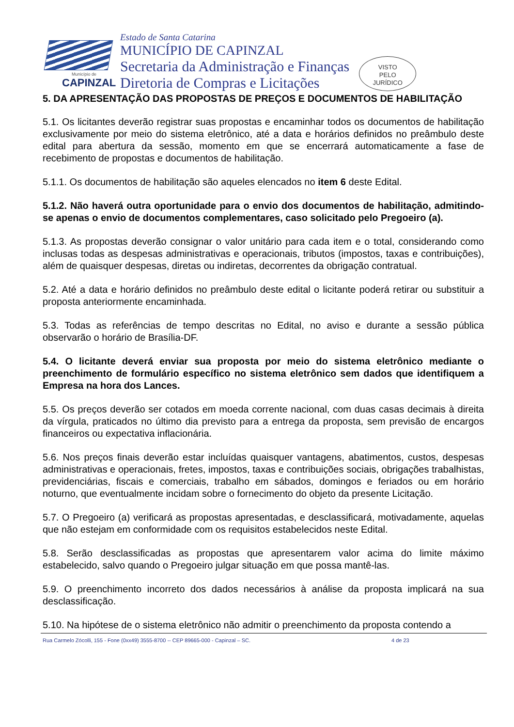Município de
CAPINZAL
Estado de Santa Catarina
MUNICÍPIO DE CAPINZAL
Secretaria da Administração e Finanças
Diretoria de Compras e Licitações
VISTO
PELO
JURÍDICO
5. DA APRESENTAÇÃO DAS PROPOSTAS DE PREÇOS E DOCUMENTOS DE HABILITAÇÃO
5.1. Os licitantes deverão registrar suas propostas e encaminhar todos os documentos de habilitação exclusivamente por meio do sistema eletrônico, até a data e horários definidos no preâmbulo deste edital para abertura da sessão, momento em que se encerrará automaticamente a fase de recebimento de propostas e documentos de habilitação.
5.1.1. Os documentos de habilitação são aqueles elencados no item 6 deste Edital.
5.1.2. Não haverá outra oportunidade para o envio dos documentos de habilitação, admitindo-se apenas o envio de documentos complementares, caso solicitado pelo Pregoeiro (a).
5.1.3. As propostas deverão consignar o valor unitário para cada item e o total, considerando como inclusas todas as despesas administrativas e operacionais, tributos (impostos, taxas e contribuições), além de quaisquer despesas, diretas ou indiretas, decorrentes da obrigação contratual.
5.2. Até a data e horário definidos no preâmbulo deste edital o licitante poderá retirar ou substituir a proposta anteriormente encaminhada.
5.3. Todas as referências de tempo descritas no Edital, no aviso e durante a sessão pública observarão o horário de Brasília-DF.
5.4. O licitante deverá enviar sua proposta por meio do sistema eletrônico mediante o preenchimento de formulário específico no sistema eletrônico sem dados que identifiquem a Empresa na hora dos Lances.
5.5. Os preços deverão ser cotados em moeda corrente nacional, com duas casas decimais à direita da vírgula, praticados no último dia previsto para a entrega da proposta, sem previsão de encargos financeiros ou expectativa inflacionária.
5.6. Nos preços finais deverão estar incluídas quaisquer vantagens, abatimentos, custos, despesas administrativas e operacionais, fretes, impostos, taxas e contribuições sociais, obrigações trabalhistas, previdenciárias, fiscais e comerciais, trabalho em sábados, domingos e feriados ou em horário noturno, que eventualmente incidam sobre o fornecimento do objeto da presente Licitação.
5.7. O Pregoeiro (a) verificará as propostas apresentadas, e desclassificará, motivadamente, aquelas que não estejam em conformidade com os requisitos estabelecidos neste Edital.
5.8. Serão desclassificadas as propostas que apresentarem valor acima do limite máximo estabelecido, salvo quando o Pregoeiro julgar situação em que possa mantê-las.
5.9. O preenchimento incorreto dos dados necessários à análise da proposta implicará na sua desclassificação.
5.10. Na hipótese de o sistema eletrônico não admitir o preenchimento da proposta contendo a
Rua Carmelo Zócolli, 155 - Fone (0xx49) 3555-8700 -- CEP 89665-000 - Capinzal – SC. 4 de 23